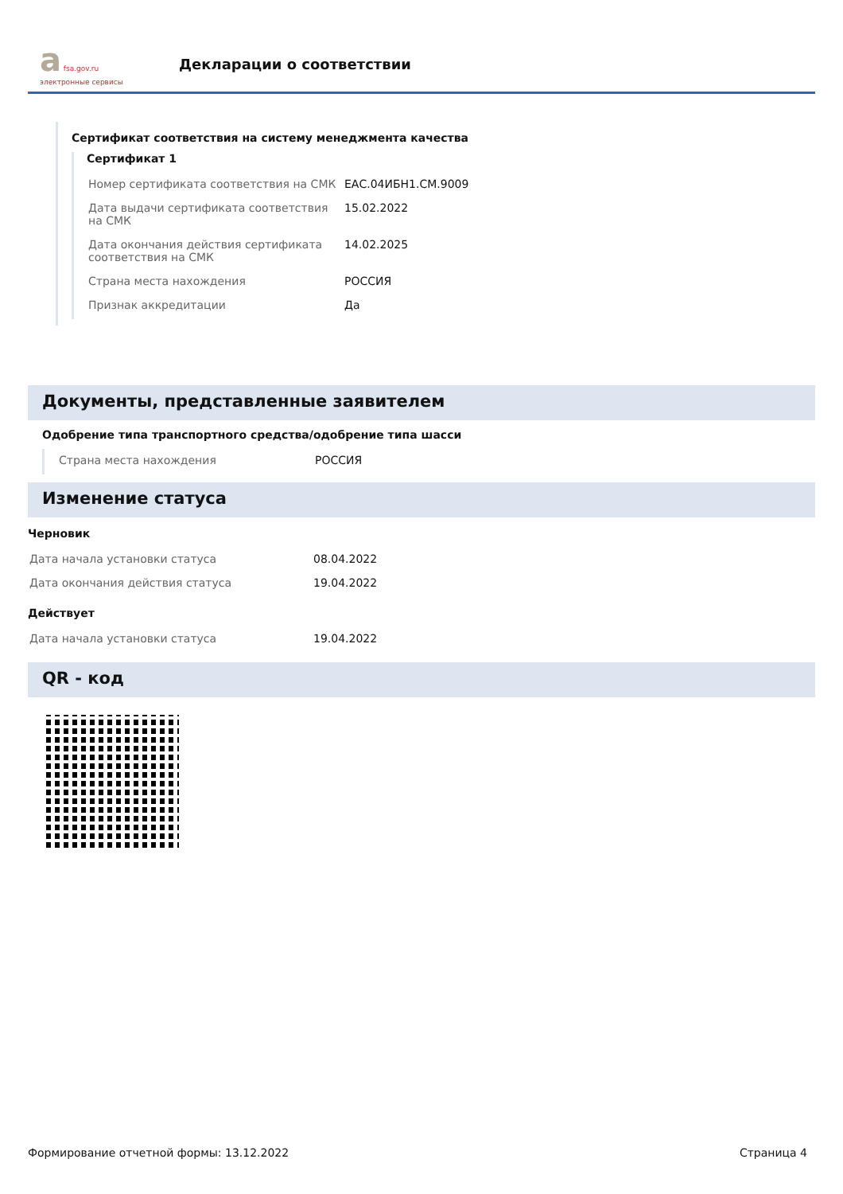a fsa.gov.ru
электронные сервисы
Декларации о соответствии
Сертификат соответствия на систему менеджмента качества
Сертификат 1
| Номер сертификата соответствия на СМК | ЕАС.04ИБН1.СМ.9009 |
| Дата выдачи сертификата соответствия на СМК | 15.02.2022 |
| Дата окончания действия сертификата соответствия на СМК | 14.02.2025 |
| Страна места нахождения | РОССИЯ |
| Признак аккредитации | Да |
Документы, представленные заявителем
Одобрение типа транспортного средства/одобрение типа шасси
| Страна места нахождения | РОССИЯ |
Изменение статуса
Черновик
| Дата начала установки статуса | 08.04.2022 |
| Дата окончания действия статуса | 19.04.2022 |
Действует
| Дата начала установки статуса | 19.04.2022 |
QR - код
Формирование отчетной формы: 13.12.2022 Страница 4